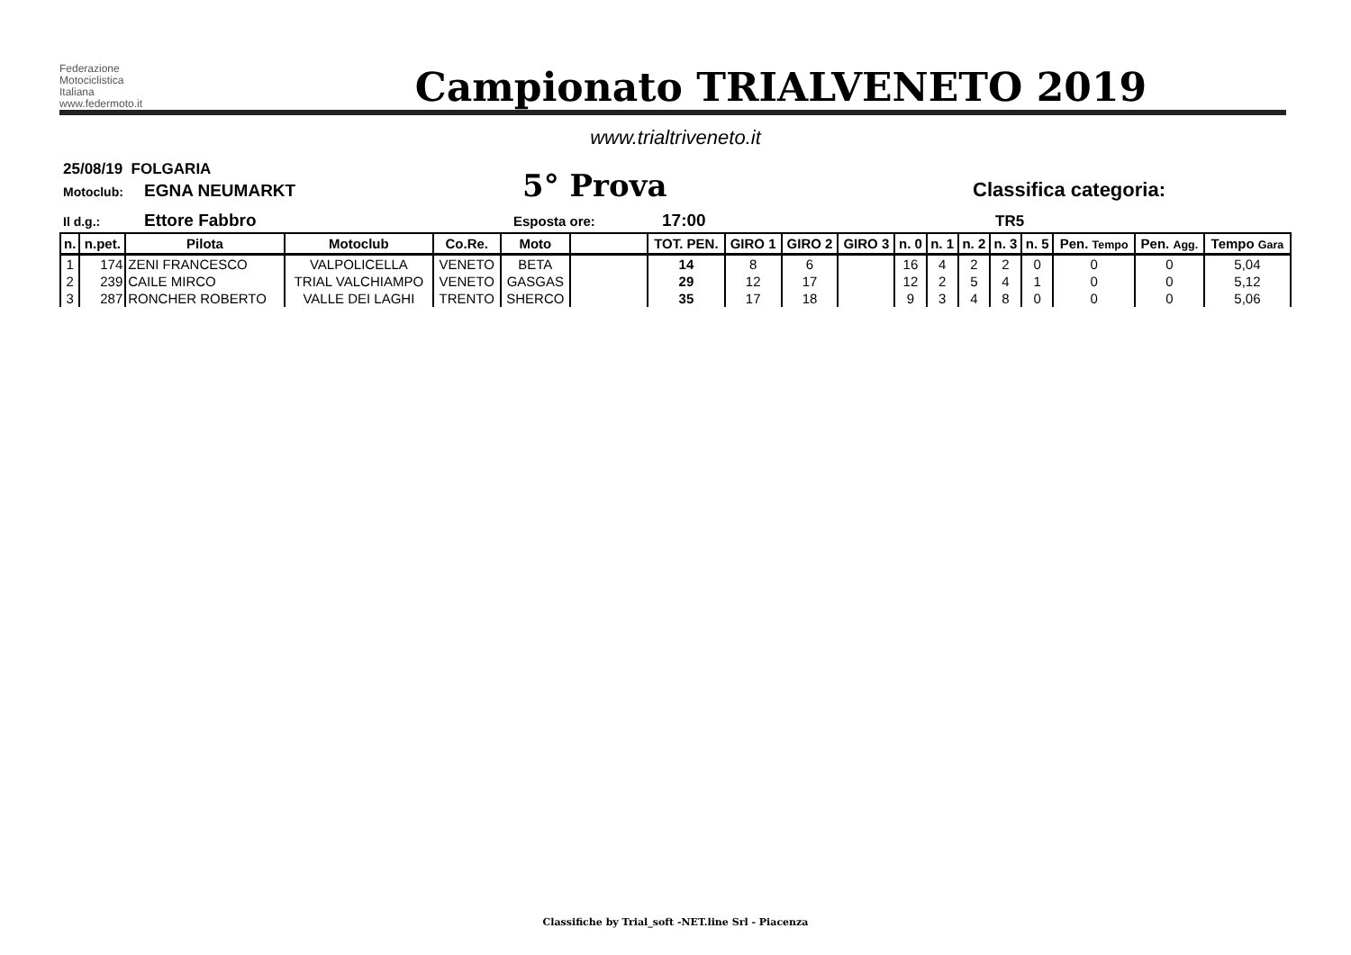Federazione
Motociclistica
Italiana
www.federmoto.it
Campionato TRIALVENETO 2019
www.trialtriveneto.it
25/08/19 FOLGARIA
Motoclub: EGNA NEUMARKT 5° Prova Classifica categoria:
Il d.g.: Ettore Fabbro Esposta ore: 17:00 TR5
| n. | n.pet. | Pilota | Motoclub | Co.Re. | Moto | | TOT. PEN. | GIRO 1 | GIRO 2 | GIRO 3 | n. 0 | n. 1 | n. 2 | n. 3 | n. 5 | Pen. Tempo | Pen. Agg. | Tempo Gara |
| --- | --- | --- | --- | --- | --- | --- | --- | --- | --- | --- | --- | --- | --- | --- | --- | --- | --- | --- |
| 1 | 174 | ZENI FRANCESCO | VALPOLICELLA | VENETO | BETA | | 14 | 8 | 6 | | 16 | 4 | 2 | 2 | 0 | 0 | 0 | 5,04 |
| 2 | 239 | CAILE MIRCO | TRIAL VALCHIAMPO | VENETO | GASGAS | | 29 | 12 | 17 | | 12 | 2 | 5 | 4 | 1 | 0 | 0 | 5,12 |
| 3 | 287 | RONCHER ROBERTO | VALLE DEI LAGHI | TRENTO | SHERCO | | 35 | 17 | 18 | | 9 | 3 | 4 | 8 | 0 | 0 | 0 | 5,06 |
Classifiche by Trial_soft -NET.line Srl - Piacenza